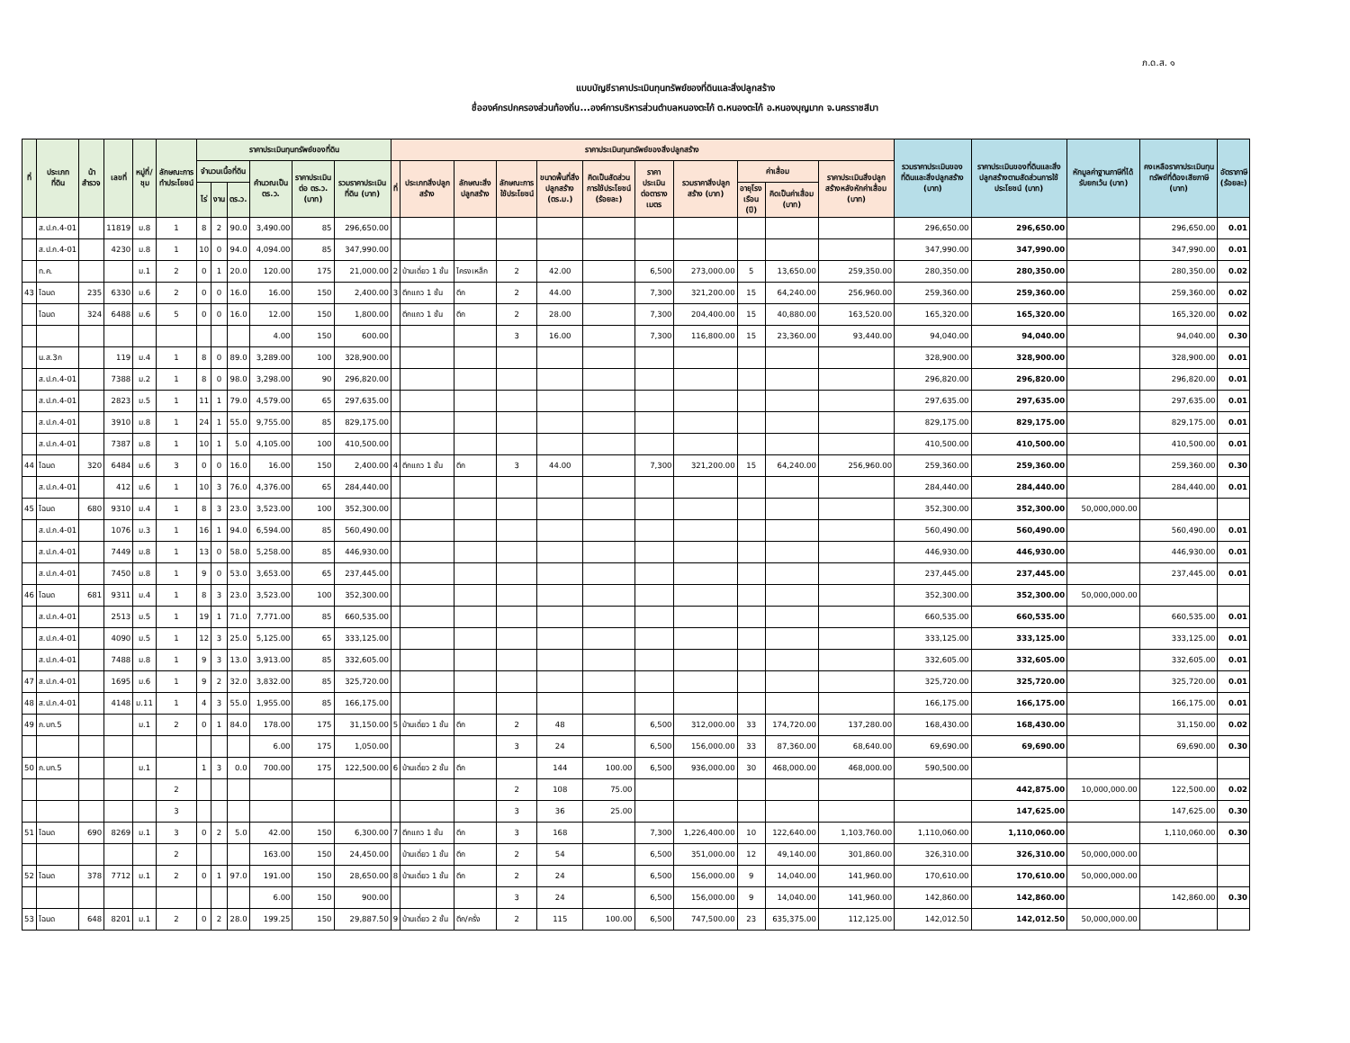ภ.ด.ส. ๑
แบบบัญชีราคาประเมินทุนทรัพย์ของที่ดินและสิ่งปลูกสร้าง
ชื่อองค์กรปกครองส่วนท้องถิ่น...องค์การบริหารส่วนตำบลหนองตะไก้ ต.หนองตะไก้ อ.หนองบุญมาก จ.นครราชสีมา
| ที่ | ประเภท ที่ดิน | น้าสำรวจ | เลขที่ | หมู่ที่/ชุม | ลักษณะการทำประโยชน์ | ราคาประเมินทุนทรัพย์ของที่ดิน | | | | | | ราคาประเมินทุนทรัพย์ของสิ่งปลูกสร้าง | | | | | | | | | | | รวมราคาประเมินของที่ดินและสิ่งปลูกสร้าง (บาท) | ราคาประเมินของที่ดินและสิ่งปลูกสร้างตามสัดส่วนการใช้ประโยชน์ (บาท) | หักมูลค่าฐานภาษีที่ได้รับยกเว้น (บาท) | คงเหลือราคาประเมินทุนทรัพย์ที่ต้องเสียภาษี (บาท) | อัตราภาษี (ร้อยละ) |
| --- | --- | --- | --- | --- | --- | --- | --- | --- | --- | --- | --- | --- | --- | --- | --- | --- | --- | --- | --- | --- | --- | --- | --- | --- | --- | --- | --- |
| | | | | | | จำนวนเนื้อที่ดิน | | | คำนวณเป็น ตร.ว. | ราคาประเมินต่อ ตร.ว. (บาท) | รวมราคาประเมินที่ดิน (บาท) | ที่ | ประเภทสิ่งปลูกสร้าง | ลักษณะสิ่งปลูกสร้าง | ลักษณะการใช้ประโยชน์ | ขนาดพื้นที่สิ่งปลูกสร้าง (ตร.ม.) | คิดเป็นสัดส่วนการใช้ประโยชน์ (ร้อยละ) | ราคาประเมินต่อตารางเมตร | รวมราคาสิ่งปลูกสร้าง (บาท) | ค่าเสื่อม | | ราคาประเมินสิ่งปลูกสร้างหลังหักค่าเสื่อม (บาท) | | | | | |
| | | | | | | ไร่ | งาน | ตร.ว. | | | | | | | | | | | | อายุโรงเรือน (ปี) | คิดเป็นค่าเสื่อม (บาท) | | | | | | |
| | ส.ป.ก.4-01 | | 11819 | ม.8 | 1 | 8 | 2 | 90.0 | 3,490.00 | 85 | 296,650.00 | | | | | | | | | | | | 296,650.00 | 296,650.00 | | 296,650.00 | 0.01 |
| | ส.ป.ก.4-01 | | 4230 | ม.8 | 1 | 10 | 0 | 94.0 | 4,094.00 | 85 | 347,990.00 | | | | | | | | | | | | 347,990.00 | 347,990.00 | | 347,990.00 | 0.01 |
| | ท.ค. | | | ม.1 | 2 | 0 | 1 | 20.0 | 120.00 | 175 | 21,000.00 | 2 | บ้านเดี่ยว 1 ชั้น | โครงเหล็ก | 2 | 42.00 | | 6,500 | 273,000.00 | 5 | 13,650.00 | 259,350.00 | 280,350.00 | 280,350.00 | | 280,350.00 | 0.02 |
| 43 | โฉนด | 235 | 6330 | ม.6 | 2 | 0 | 0 | 16.0 | 16.00 | 150 | 2,400.00 | 3 | ตึกแถว 1 ชั้น | ตึก | 2 | 44.00 | | 7,300 | 321,200.00 | 15 | 64,240.00 | 256,960.00 | 259,360.00 | 259,360.00 | | 259,360.00 | 0.02 |
| | โฉนด | 324 | 6488 | ม.6 | 5 | 0 | 0 | 16.0 | 12.00 | 150 | 1,800.00 | | ตึกแถว 1 ชั้น | ตึก | 2 | 28.00 | | 7,300 | 204,400.00 | 15 | 40,880.00 | 163,520.00 | 165,320.00 | 165,320.00 | | 165,320.00 | 0.02 |
| | | | | | | | | | 4.00 | 150 | 600.00 | | | | 3 | 16.00 | | 7,300 | 116,800.00 | 15 | 23,360.00 | 93,440.00 | 94,040.00 | 94,040.00 | | 94,040.00 | 0.30 |
| | น.ส.3ก | | 119 | ม.4 | 1 | 8 | 0 | 89.0 | 3,289.00 | 100 | 328,900.00 | | | | | | | | | | | | 328,900.00 | 328,900.00 | | 328,900.00 | 0.01 |
| | ส.ป.ก.4-01 | | 7388 | ม.2 | 1 | 8 | 0 | 98.0 | 3,298.00 | 90 | 296,820.00 | | | | | | | | | | | | 296,820.00 | 296,820.00 | | 296,820.00 | 0.01 |
| | ส.ป.ก.4-01 | | 2823 | ม.5 | 1 | 11 | 1 | 79.0 | 4,579.00 | 65 | 297,635.00 | | | | | | | | | | | | 297,635.00 | 297,635.00 | | 297,635.00 | 0.01 |
| | ส.ป.ก.4-01 | | 3910 | ม.8 | 1 | 24 | 1 | 55.0 | 9,755.00 | 85 | 829,175.00 | | | | | | | | | | | | 829,175.00 | 829,175.00 | | 829,175.00 | 0.01 |
| | ส.ป.ก.4-01 | | 7387 | ม.8 | 1 | 10 | 1 | 5.0 | 4,105.00 | 100 | 410,500.00 | | | | | | | | | | | | 410,500.00 | 410,500.00 | | 410,500.00 | 0.01 |
| 44 | โฉนด | 320 | 6484 | ม.6 | 3 | 0 | 0 | 16.0 | 16.00 | 150 | 2,400.00 | 4 | ตึกแถว 1 ชั้น | ตึก | 3 | 44.00 | | 7,300 | 321,200.00 | 15 | 64,240.00 | 256,960.00 | 259,360.00 | 259,360.00 | | 259,360.00 | 0.30 |
| | ส.ป.ก.4-01 | | 412 | ม.6 | 1 | 10 | 3 | 76.0 | 4,376.00 | 65 | 284,440.00 | | | | | | | | | | | | 284,440.00 | 284,440.00 | | 284,440.00 | 0.01 |
| 45 | โฉนด | 680 | 9310 | ม.4 | 1 | 8 | 3 | 23.0 | 3,523.00 | 100 | 352,300.00 | | | | | | | | | | | | 352,300.00 | 352,300.00 | 50,000,000.00 | | |
| | ส.ป.ก.4-01 | | 1076 | ม.3 | 1 | 16 | 1 | 94.0 | 6,594.00 | 85 | 560,490.00 | | | | | | | | | | | | 560,490.00 | 560,490.00 | | 560,490.00 | 0.01 |
| | ส.ป.ก.4-01 | | 7449 | ม.8 | 1 | 13 | 0 | 58.0 | 5,258.00 | 85 | 446,930.00 | | | | | | | | | | | | 446,930.00 | 446,930.00 | | 446,930.00 | 0.01 |
| | ส.ป.ก.4-01 | | 7450 | ม.8 | 1 | 9 | 0 | 53.0 | 3,653.00 | 65 | 237,445.00 | | | | | | | | | | | | 237,445.00 | 237,445.00 | | 237,445.00 | 0.01 |
| 46 | โฉนด | 681 | 9311 | ม.4 | 1 | 8 | 3 | 23.0 | 3,523.00 | 100 | 352,300.00 | | | | | | | | | | | | 352,300.00 | 352,300.00 | 50,000,000.00 | | |
| | ส.ป.ก.4-01 | | 2513 | ม.5 | 1 | 19 | 1 | 71.0 | 7,771.00 | 85 | 660,535.00 | | | | | | | | | | | | 660,535.00 | 660,535.00 | | 660,535.00 | 0.01 |
| | ส.ป.ก.4-01 | | 4090 | ม.5 | 1 | 12 | 3 | 25.0 | 5,125.00 | 65 | 333,125.00 | | | | | | | | | | | | 333,125.00 | 333,125.00 | | 333,125.00 | 0.01 |
| | ส.ป.ก.4-01 | | 7488 | ม.8 | 1 | 9 | 3 | 13.0 | 3,913.00 | 85 | 332,605.00 | | | | | | | | | | | | 332,605.00 | 332,605.00 | | 332,605.00 | 0.01 |
| 47 | ส.ป.ก.4-01 | | 1695 | ม.6 | 1 | 9 | 2 | 32.0 | 3,832.00 | 85 | 325,720.00 | | | | | | | | | | | | 325,720.00 | 325,720.00 | | 325,720.00 | 0.01 |
| 48 | ส.ป.ก.4-01 | | 4148 | ม.11 | 1 | 4 | 3 | 55.0 | 1,955.00 | 85 | 166,175.00 | | | | | | | | | | | | 166,175.00 | 166,175.00 | | 166,175.00 | 0.01 |
| 49 | ภ.บท.5 | | | ม.1 | 2 | 0 | 1 | 84.0 | 178.00 | 175 | 31,150.00 | 5 | บ้านเดี่ยว 1 ชั้น | ตึก | 2 | 48 | | 6,500 | 312,000.00 | 33 | 174,720.00 | 137,280.00 | 168,430.00 | 168,430.00 | | 31,150.00 | 0.02 |
| | | | | | | | | | 6.00 | 175 | 1,050.00 | | | | 3 | 24 | | 6,500 | 156,000.00 | 33 | 87,360.00 | 68,640.00 | 69,690.00 | 69,690.00 | | 69,690.00 | 0.30 |
| 50 | ภ.บท.5 | | | ม.1 | | 1 | 3 | 0.0 | 700.00 | 175 | 122,500.00 | 6 | บ้านเดี่ยว 2 ชั้น | ตึก | | 144 | 100.00 | 6,500 | 936,000.00 | 30 | 468,000.00 | 468,000.00 | 590,500.00 | | | | |
| | | | | | 2 | | | | | | | | | | 2 | 108 | 75.00 | | | | | | | 442,875.00 | 10,000,000.00 | 122,500.00 | 0.02 |
| | | | | | 3 | | | | | | | | | | 3 | 36 | 25.00 | | | | | | | 147,625.00 | | 147,625.00 | 0.30 |
| 51 | โฉนด | 690 | 8269 | ม.1 | 3 | 0 | 2 | 5.0 | 42.00 | 150 | 6,300.00 | 7 | ตึกแถว 1 ชั้น | ตึก | 3 | 168 | | 7,300 | 1,226,400.00 | 10 | 122,640.00 | 1,103,760.00 | 1,110,060.00 | 1,110,060.00 | | 1,110,060.00 | 0.30 |
| | | | | | 2 | | | | 163.00 | 150 | 24,450.00 | | บ้านเดี่ยว 1 ชั้น | ตึก | 2 | 54 | | 6,500 | 351,000.00 | 12 | 49,140.00 | 301,860.00 | 326,310.00 | 326,310.00 | 50,000,000.00 | | |
| 52 | โฉนด | 378 | 7712 | ม.1 | 2 | 0 | 1 | 97.0 | 191.00 | 150 | 28,650.00 | 8 | บ้านเดี่ยว 1 ชั้น | ตึก | 2 | 24 | | 6,500 | 156,000.00 | 9 | 14,040.00 | 141,960.00 | 170,610.00 | 170,610.00 | 50,000,000.00 | | |
| | | | | | | | | | 6.00 | 150 | 900.00 | | | | 3 | 24 | | 6,500 | 156,000.00 | 9 | 14,040.00 | 141,960.00 | 142,860.00 | 142,860.00 | | 142,860.00 | 0.30 |
| 53 | โฉนด | 648 | 8201 | ม.1 | 2 | 0 | 2 | 28.0 | 199.25 | 150 | 29,887.50 | 9 | บ้านเดี่ยว 2 ชั้น | ตึก/ครึ่ง | 2 | 115 | 100.00 | 6,500 | 747,500.00 | 23 | 635,375.00 | 112,125.00 | 142,012.50 | 142,012.50 | 50,000,000.00 | | |